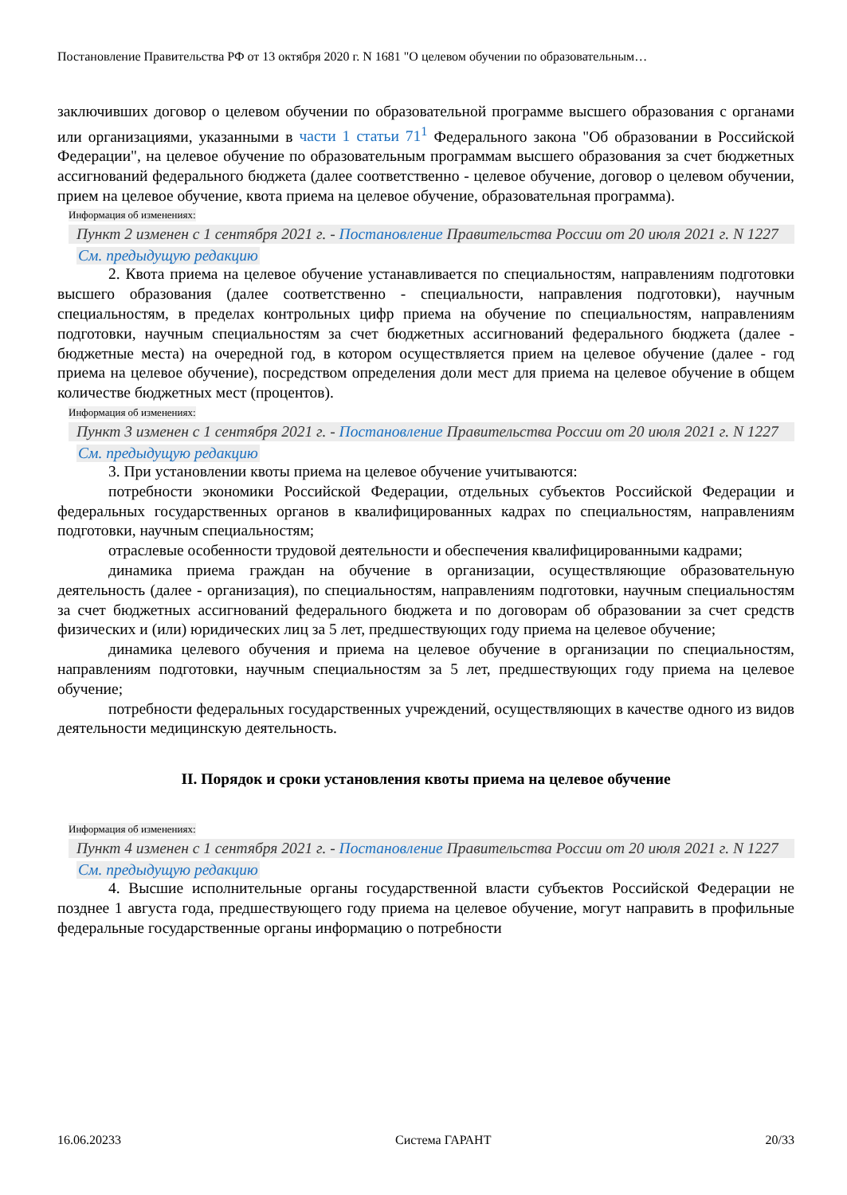Постановление Правительства РФ от 13 октября 2020 г. N 1681 "О целевом обучении по образовательным…
заключивших договор о целевом обучении по образовательной программе высшего образования с органами или организациями, указанными в части 1 статьи 71<sup>1</sup> Федерального закона "Об образовании в Российской Федерации", на целевое обучение по образовательным программам высшего образования за счет бюджетных ассигнований федерального бюджета (далее соответственно - целевое обучение, договор о целевом обучении, прием на целевое обучение, квота приема на целевое обучение, образовательная программа).
Информация об изменениях:
Пункт 2 изменен с 1 сентября 2021 г. - Постановление Правительства России от 20 июля 2021 г. N 1227
См. предыдущую редакцию
2. Квота приема на целевое обучение устанавливается по специальностям, направлениям подготовки высшего образования (далее соответственно - специальности, направления подготовки), научным специальностям, в пределах контрольных цифр приема на обучение по специальностям, направлениям подготовки, научным специальностям за счет бюджетных ассигнований федерального бюджета (далее - бюджетные места) на очередной год, в котором осуществляется прием на целевое обучение (далее - год приема на целевое обучение), посредством определения доли мест для приема на целевое обучение в общем количестве бюджетных мест (процентов).
Информация об изменениях:
Пункт 3 изменен с 1 сентября 2021 г. - Постановление Правительства России от 20 июля 2021 г. N 1227
См. предыдущую редакцию
3. При установлении квоты приема на целевое обучение учитываются:
потребности экономики Российской Федерации, отдельных субъектов Российской Федерации и федеральных государственных органов в квалифицированных кадрах по специальностям, направлениям подготовки, научным специальностям;
отраслевые особенности трудовой деятельности и обеспечения квалифицированными кадрами;
динамика приема граждан на обучение в организации, осуществляющие образовательную деятельность (далее - организация), по специальностям, направлениям подготовки, научным специальностям за счет бюджетных ассигнований федерального бюджета и по договорам об образовании за счет средств физических и (или) юридических лиц за 5 лет, предшествующих году приема на целевое обучение;
динамика целевого обучения и приема на целевое обучение в организации по специальностям, направлениям подготовки, научным специальностям за 5 лет, предшествующих году приема на целевое обучение;
потребности федеральных государственных учреждений, осуществляющих в качестве одного из видов деятельности медицинскую деятельность.
II. Порядок и сроки установления квоты приема на целевое обучение
Информация об изменениях:
Пункт 4 изменен с 1 сентября 2021 г. - Постановление Правительства России от 20 июля 2021 г. N 1227
См. предыдущую редакцию
4. Высшие исполнительные органы государственной власти субъектов Российской Федерации не позднее 1 августа года, предшествующего году приема на целевое обучение, могут направить в профильные федеральные государственные органы информацию о потребности
16.06.20233 Система ГАРАНТ 20/33